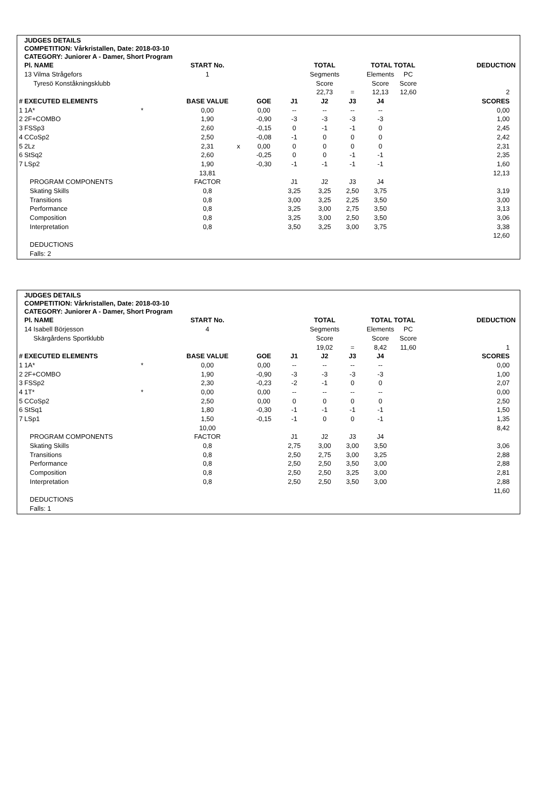JUDGES DETAILS
COMPETITION: Vårkristallen, Date: 2018-03-10
CATEGORY: Juniorer A - Damer, Short Program
| | Pl. NAME | | START No. | | | | TOTAL | | TOTAL TOTAL | | DEDUCTION |
| | 13 Vilma Strågefors | | 1 | | | | Segments | | Elements | PC | |
| | Tyresö Konståkningsklubb | | | | | | Score | | Score | Score | |
| | | | | | | | 22,73 | = | 12,13 | 12,60 | 2 |
| # | EXECUTED ELEMENTS | | BASE VALUE | | GOE | J1 | J2 | J3 | J4 | | SCORES |
| 1 | 1A* | * | 0,00 | | 0,00 | -- | -- | -- | -- | | 0,00 |
| 2 | 2F+COMBO | | 1,90 | | -0,90 | -3 | -3 | -3 | -3 | | 1,00 |
| 3 | FSSp3 | | 2,60 | | -0,15 | 0 | -1 | -1 | 0 | | 2,45 |
| 4 | CCoSp2 | | 2,50 | | -0,08 | -1 | 0 | 0 | 0 | | 2,42 |
| 5 | 2Lz | | 2,31 | x | 0,00 | 0 | 0 | 0 | 0 | | 2,31 |
| 6 | StSq2 | | 2,60 | | -0,25 | 0 | 0 | -1 | -1 | | 2,35 |
| 7 | LSp2 | | 1,90 | | -0,30 | -1 | -1 | -1 | -1 | | 1,60 |
| | | | 13,81 | | | | | | | | 12,13 |
| | PROGRAM COMPONENTS | | FACTOR | | | J1 | J2 | J3 | J4 | | |
| | Skating Skills | | 0,8 | | | 3,25 | 3,25 | 2,50 | 3,75 | | 3,19 |
| | Transitions | | 0,8 | | | 3,00 | 3,25 | 2,25 | 3,50 | | 3,00 |
| | Performance | | 0,8 | | | 3,25 | 3,00 | 2,75 | 3,50 | | 3,13 |
| | Composition | | 0,8 | | | 3,25 | 3,00 | 2,50 | 3,50 | | 3,06 |
| | Interpretation | | 0,8 | | | 3,50 | 3,25 | 3,00 | 3,75 | | 3,38 |
| | | | | | | | | | | | 12,60 |
| | DEDUCTIONS | | | | | | | | | | |
| | Falls: 2 | | | | | | | | | | |
JUDGES DETAILS
COMPETITION: Vårkristallen, Date: 2018-03-10
CATEGORY: Juniorer A - Damer, Short Program
| | Pl. NAME | | START No. | | | | TOTAL | | TOTAL TOTAL | | DEDUCTION |
| | 14 Isabell Börjesson | | 4 | | | | Segments | | Elements | PC | |
| | Skärgårdens Sportklubb | | | | | | Score | | Score | Score | |
| | | | | | | | 19,02 | = | 8,42 | 11,60 | 1 |
| # | EXECUTED ELEMENTS | | BASE VALUE | | GOE | J1 | J2 | J3 | J4 | | SCORES |
| 1 | 1A* | * | 0,00 | | 0,00 | -- | -- | -- | -- | | 0,00 |
| 2 | 2F+COMBO | | 1,90 | | -0,90 | -3 | -3 | -3 | -3 | | 1,00 |
| 3 | FSSp2 | | 2,30 | | -0,23 | -2 | -1 | 0 | 0 | | 2,07 |
| 4 | 1T* | * | 0,00 | | 0,00 | -- | -- | -- | -- | | 0,00 |
| 5 | CCoSp2 | | 2,50 | | 0,00 | 0 | 0 | 0 | 0 | | 2,50 |
| 6 | StSq1 | | 1,80 | | -0,30 | -1 | -1 | -1 | -1 | | 1,50 |
| 7 | LSp1 | | 1,50 | | -0,15 | -1 | 0 | 0 | -1 | | 1,35 |
| | | | 10,00 | | | | | | | | 8,42 |
| | PROGRAM COMPONENTS | | FACTOR | | | J1 | J2 | J3 | J4 | | |
| | Skating Skills | | 0,8 | | | 2,75 | 3,00 | 3,00 | 3,50 | | 3,06 |
| | Transitions | | 0,8 | | | 2,50 | 2,75 | 3,00 | 3,25 | | 2,88 |
| | Performance | | 0,8 | | | 2,50 | 2,50 | 3,50 | 3,00 | | 2,88 |
| | Composition | | 0,8 | | | 2,50 | 2,50 | 3,25 | 3,00 | | 2,81 |
| | Interpretation | | 0,8 | | | 2,50 | 2,50 | 3,50 | 3,00 | | 2,88 |
| | | | | | | | | | | | 11,60 |
| | DEDUCTIONS | | | | | | | | | | |
| | Falls: 1 | | | | | | | | | | |